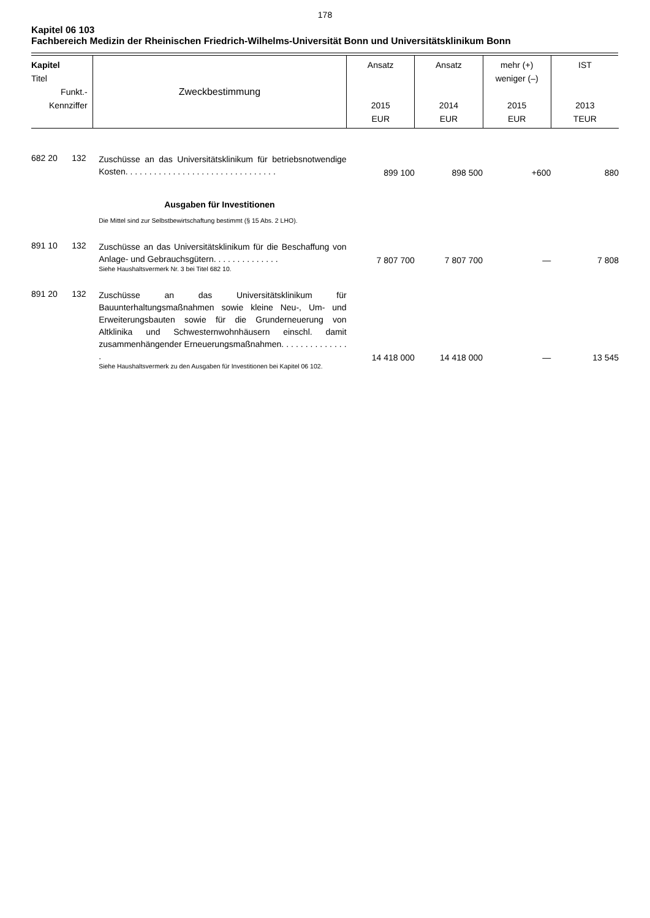178
Kapitel 06 103
Fachbereich Medizin der Rheinischen Friedrich-Wilhelms-Universität Bonn und Universitätsklinikum Bonn
| Kapitel Titel Funkt.- Kennziffer | Zweckbestimmung | Ansatz 2015 EUR | Ansatz 2014 EUR | mehr (+) weniger (–) 2015 EUR | IST 2013 TEUR |
| --- | --- | --- | --- | --- | --- |
| 682 20 132 | Zuschüsse an das Universitätsklinikum für betriebsnotwendige Kosten. . . . . . . . . . . . . . . . . . . . . . . . . . . . . . . . | 899 100 | 898 500 | +600 | 880 |
| | Ausgaben für Investitionen | | | | |
| | Die Mittel sind zur Selbstbewirtschaftung bestimmt (§ 15 Abs. 2 LHO). | | | | |
| 891 10 132 | Zuschüsse an das Universitätsklinikum für die Beschaffung von Anlage- und Gebrauchsgütern. . . . . . . . . . . . . . | 7 807 700 | 7 807 700 | — | 7 808 |
| | Siehe Haushaltsvermerk Nr. 3 bei Titel 682 10. | | | | |
| 891 20 132 | Zuschüsse an das Universitätsklinikum für Bauunterhaltungsmaßnahmen sowie kleine Neu-, Um- und Erweiterungsbauten sowie für die Grunderneuerung von Altklinika und Schwesternwohnhäusern einschl. damit zusammenhängender Erneuerungsmaßnahmen. . . . . . . . . . . . . . . | 14 418 000 | 14 418 000 | — | 13 545 |
| | Siehe Haushaltsvermerk zu den Ausgaben für Investitionen bei Kapitel 06 102. | | | | |